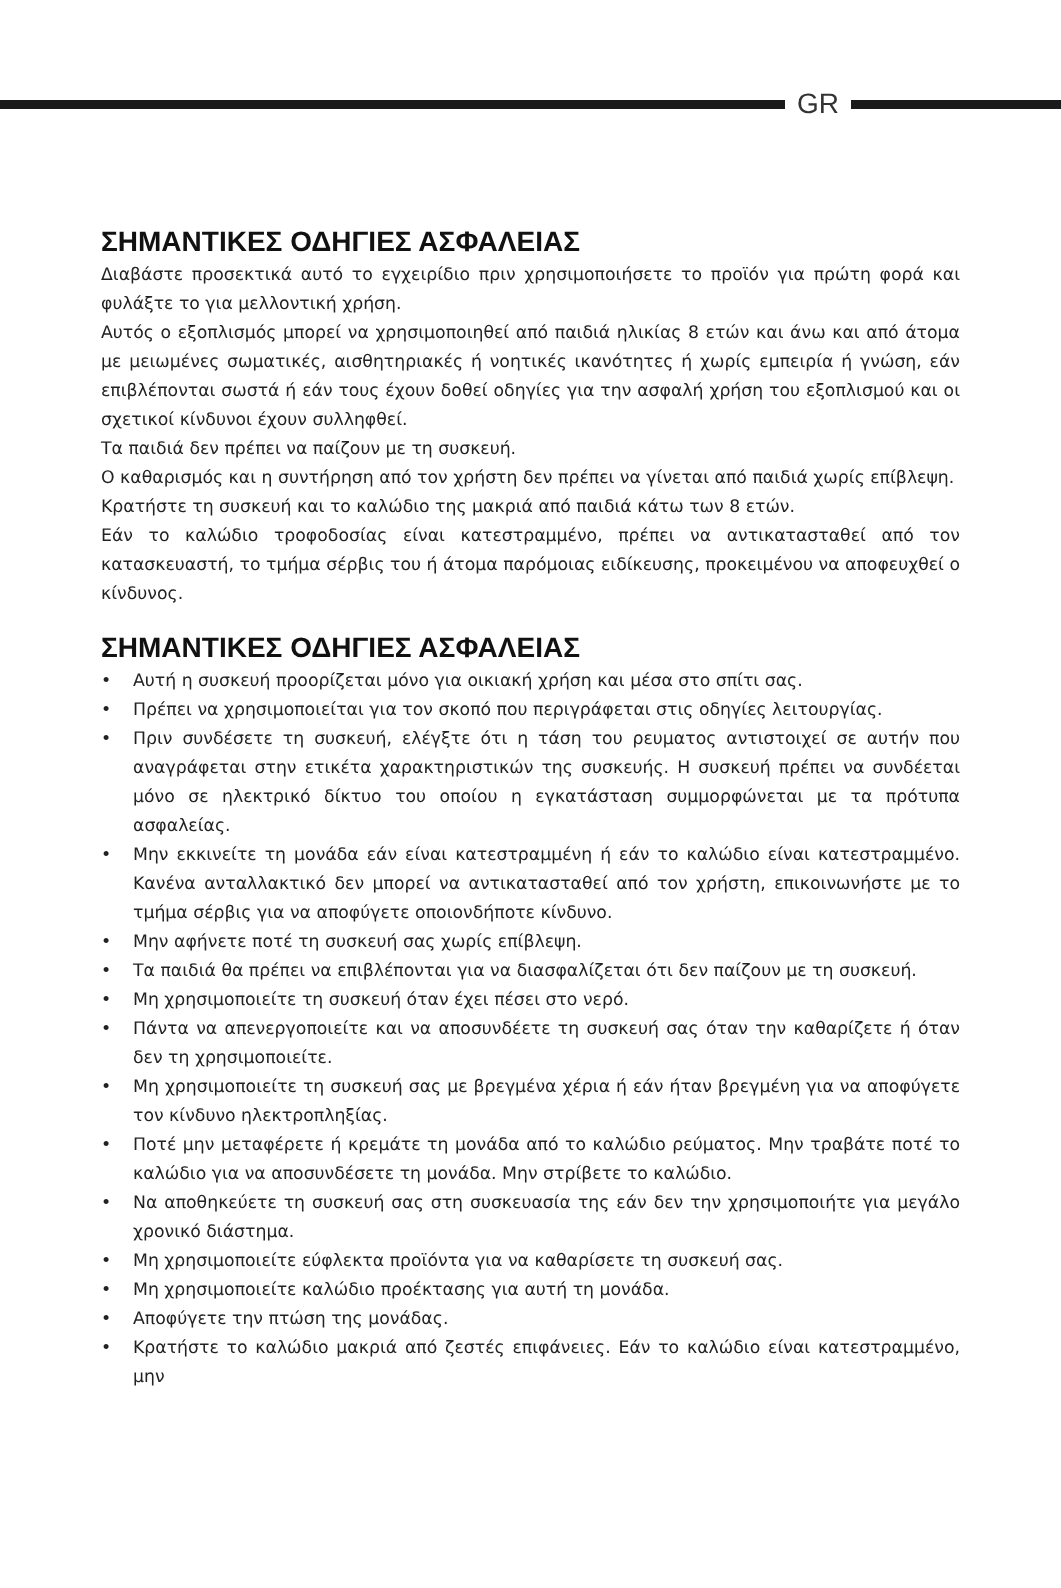GR
ΣΗΜΑΝΤΙΚΕΣ ΟΔΗΓΙΕΣ ΑΣΦΑΛΕΙΑΣ
Διαβάστε προσεκτικά αυτό το εγχειρίδιο πριν χρησιμοποιήσετε το προϊόν για πρώτη φορά και φυλάξτε το για μελλοντική χρήση.
Αυτός ο εξοπλισμός μπορεί να χρησιμοποιηθεί από παιδιά ηλικίας 8 ετών και άνω και από άτομα με μειωμένες σωματικές, αισθητηριακές ή νοητικές ικανότητες ή χωρίς εμπειρία ή γνώση, εάν επιβλέπονται σωστά ή εάν τους έχουν δοθεί οδηγίες για την ασφαλή χρήση του εξοπλισμού και οι σχετικοί κίνδυνοι έχουν συλληφθεί.
Τα παιδιά δεν πρέπει να παίζουν με τη συσκευή.
Ο καθαρισμός και η συντήρηση από τον χρήστη δεν πρέπει να γίνεται από παιδιά χωρίς επίβλεψη.
Κρατήστε τη συσκευή και το καλώδιο της μακριά από παιδιά κάτω των 8 ετών.
Εάν το καλώδιο τροφοδοσίας είναι κατεστραμμένο, πρέπει να αντικατασταθεί από τον κατασκευαστή, το τμήμα σέρβις του ή άτομα παρόμοιας ειδίκευσης, προκειμένου να αποφευχθεί ο κίνδυνος.
ΣΗΜΑΝΤΙΚΕΣ ΟΔΗΓΙΕΣ ΑΣΦΑΛΕΙΑΣ
• Αυτή η συσκευή προορίζεται μόνο για οικιακή χρήση και μέσα στο σπίτι σας.
• Πρέπει να χρησιμοποιείται για τον σκοπό που περιγράφεται στις οδηγίες λειτουργίας.
• Πριν συνδέσετε τη συσκευή, ελέγξτε ότι η τάση του ρευματος αντιστοιχεί σε αυτήν που αναγράφεται στην ετικέτα χαρακτηριστικών της συσκευής. Η συσκευή πρέπει να συνδέεται μόνο σε ηλεκτρικό δίκτυο του οποίου η εγκατάσταση συμμορφώνεται με τα πρότυπα ασφαλείας.
• Μην εκκινείτε τη μονάδα εάν είναι κατεστραμμένη ή εάν το καλώδιο είναι κατεστραμμένο. Κανένα ανταλλακτικό δεν μπορεί να αντικατασταθεί από τον χρήστη, επικοινωνήστε με το τμήμα σέρβις για να αποφύγετε οποιονδήποτε κίνδυνο.
• Μην αφήνετε ποτέ τη συσκευή σας χωρίς επίβλεψη.
• Τα παιδιά θα πρέπει να επιβλέπονται για να διασφαλίζεται ότι δεν παίζουν με τη συσκευή.
• Μη χρησιμοποιείτε τη συσκευή όταν έχει πέσει στο νερό.
• Πάντα να απενεργοποιείτε και να αποσυνδέετε τη συσκευή σας όταν την καθαρίζετε ή όταν δεν τη χρησιμοποιείτε.
• Μη χρησιμοποιείτε τη συσκευή σας με βρεγμένα χέρια ή εάν ήταν βρεγμένη για να αποφύγετε τον κίνδυνο ηλεκτροπληξίας.
• Ποτέ μην μεταφέρετε ή κρεμάτε τη μονάδα από το καλώδιο ρεύματος. Μην τραβάτε ποτέ το καλώδιο για να αποσυνδέσετε τη μονάδα. Μην στρίβετε το καλώδιο.
• Να αποθηκεύετε τη συσκευή σας στη συσκευασία της εάν δεν την χρησιμοποιήτε για μεγάλο χρονικό διάστημα.
• Μη χρησιμοποιείτε εύφλεκτα προϊόντα για να καθαρίσετε τη συσκευή σας.
• Μη χρησιμοποιείτε καλώδιο προέκτασης για αυτή τη μονάδα.
• Αποφύγετε την πτώση της μονάδας.
• Κρατήστε το καλώδιο μακριά από ζεστές επιφάνειες. Εάν το καλώδιο είναι κατεστραμμένο, μην